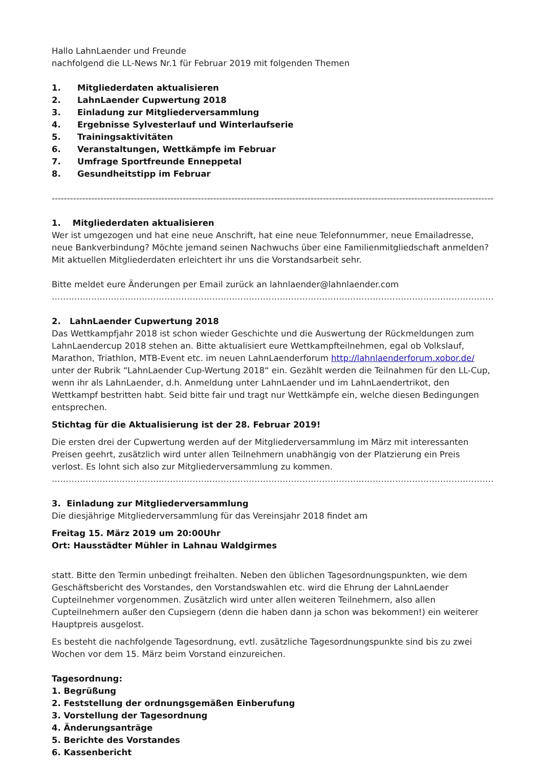Hallo LahnLaender und Freunde
nachfolgend die LL-News Nr.1 für Februar 2019 mit folgenden Themen
1. Mitgliederdaten aktualisieren
2. LahnLaender Cupwertung 2018
3. Einladung zur Mitgliederversammlung
4. Ergebnisse Sylvesterlauf und Winterlaufserie
5. Trainingsaktivitäten
6. Veranstaltungen, Wettkämpfe im Februar
7. Umfrage Sportfreunde Enneppetal
8. Gesundheitstipp im Februar
------------------------------------------------------------------------------------------------------------------------------------------------------------------------
1. Mitgliederdaten aktualisieren
Wer ist umgezogen und hat eine neue Anschrift, hat eine neue Telefonnummer, neue Emailadresse, neue Bankverbindung? Möchte jemand seinen Nachwuchs über eine Familienmitgliedschaft anmelden?
Mit aktuellen Mitgliederdaten erleichtert ihr uns die Vorstandsarbeit sehr.
Bitte meldet eure Änderungen per Email zurück an lahnlaender@lahnlaender.com
…………………………………………………………………………………………………………………………………………………………………………
2. LahnLaender Cupwertung 2018
Das Wettkampfjahr 2018 ist schon wieder Geschichte und die Auswertung der Rückmeldungen zum LahnLaendercup 2018 stehen an. Bitte aktualisiert eure Wettkampfteilnehmen, egal ob Volkslauf, Marathon, Triathlon, MTB-Event etc. im neuen LahnLaenderforum http://lahnlaenderforum.xobor.de/ unter der Rubrik “LahnLaender Cup-Wertung 2018“ ein. Gezählt werden die Teilnahmen für den LL-Cup, wenn ihr als LahnLaender, d.h. Anmeldung unter LahnLaender und im LahnLaendertrikot, den Wettkampf bestritten habt. Seid bitte fair und tragt nur Wettkämpfe ein, welche diesen Bedingungen entsprechen.
Stichtag für die Aktualisierung ist der 28. Februar 2019!
Die ersten drei der Cupwertung werden auf der Mitgliederversammlung im März mit interessanten Preisen geehrt, zusätzlich wird unter allen Teilnehmern unabhängig von der Platzierung ein Preis verlost. Es lohnt sich also zur Mitgliederversammlung zu kommen.
…………………………………………………………………………………………………………………………………………………………………………
3. Einladung zur Mitgliederversammlung
Die diesjährige Mitgliederversammlung für das Vereinsjahr 2018 findet am
Freitag 15. März 2019 um 20:00Uhr
Ort: Hausstädter Mühler in Lahnau Waldgirmes
statt. Bitte den Termin unbedingt freihalten. Neben den üblichen Tagesordnungspunkten, wie dem Geschäftsbericht des Vorstandes, den Vorstandswahlen etc. wird die Ehrung der LahnLaender Cupteilnehmer vorgenommen. Zusätzlich wird unter allen weiteren Teilnehmern, also allen Cupteilnehmern außer den Cupsiegern (denn die haben dann ja schon was bekommen!) ein weiterer Hauptpreis ausgelost.
Es besteht die nachfolgende Tagesordnung, evtl. zusätzliche Tagesordnungspunkte sind bis zu zwei Wochen vor dem 15. März beim Vorstand einzureichen.
Tagesordnung:
1. Begrüßung
2. Feststellung der ordnungsgemäßen Einberufung
3. Vorstellung der Tagesordnung
4. Änderungsanträge
5. Berichte des Vorstandes
6. Kassenbericht